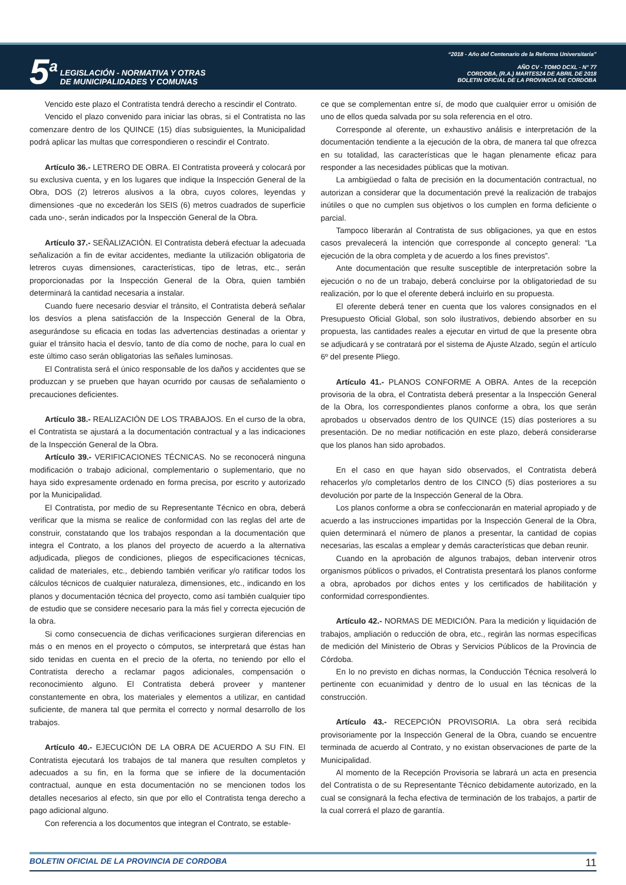5<sup>a</sup>
LEGISLACIÓN - NORMATIVA Y OTRAS
DE MUNICIPALIDADES Y COMUNAS
“2018 - Año del Centenario de la Reforma Universitaria”
AÑO CV - TOMO DCXL - N° 77
CORDOBA, (R.A.) MARTES24 DE ABRIL DE 2018
BOLETIN OFICIAL DE LA PROVINCIA DE CORDOBA
Vencido este plazo el Contratista tendrá derecho a rescindir el Contrato.
Vencido el plazo convenido para iniciar las obras, si el Contratista no las comenzare dentro de los QUINCE (15) días subsiguientes, la Municipalidad podrá aplicar las multas que correspondieren o rescindir el Contrato.
Artículo 36.- LETRERO DE OBRA. El Contratista proveerá y colocará por su exclusiva cuenta, y en los lugares que indique la Inspección General de la Obra, DOS (2) letreros alusivos a la obra, cuyos colores, leyendas y dimensiones -que no excederán los SEIS (6) metros cuadrados de superficie cada uno-, serán indicados por la Inspección General de la Obra.
Artículo 37.- SEÑALIZACIÓN. El Contratista deberá efectuar la adecuada señalización a fin de evitar accidentes, mediante la utilización obligatoria de letreros cuyas dimensiones, características, tipo de letras, etc., serán proporcionadas por la Inspección General de la Obra, quien también determinará la cantidad necesaria a instalar.
Cuando fuere necesario desviar el tránsito, el Contratista deberá señalar los desvíos a plena satisfacción de la Inspección General de la Obra, asegurándose su eficacia en todas las advertencias destinadas a orientar y guiar el tránsito hacia el desvío, tanto de día como de noche, para lo cual en este último caso serán obligatorias las señales luminosas.
El Contratista será el único responsable de los daños y accidentes que se produzcan y se prueben que hayan ocurrido por causas de señalamiento o precauciones deficientes.
Artículo 38.- REALIZACIÓN DE LOS TRABAJOS. En el curso de la obra, el Contratista se ajustará a la documentación contractual y a las indicaciones de la Inspección General de la Obra.
Artículo 39.- VERIFICACIONES TÉCNICAS. No se reconocerá ninguna modificación o trabajo adicional, complementario o suplementario, que no haya sido expresamente ordenado en forma precisa, por escrito y autorizado por la Municipalidad.
El Contratista, por medio de su Representante Técnico en obra, deberá verificar que la misma se realice de conformidad con las reglas del arte de construir, constatando que los trabajos respondan a la documentación que integra el Contrato, a los planos del proyecto de acuerdo a la alternativa adjudicada, pliegos de condiciones, pliegos de especificaciones técnicas, calidad de materiales, etc., debiendo también verificar y/o ratificar todos los cálculos técnicos de cualquier naturaleza, dimensiones, etc., indicando en los planos y documentación técnica del proyecto, como así también cualquier tipo de estudio que se considere necesario para la más fiel y correcta ejecución de la obra.
Si como consecuencia de dichas verificaciones surgieran diferencias en más o en menos en el proyecto o cómputos, se interpretará que éstas han sido tenidas en cuenta en el precio de la oferta, no teniendo por ello el Contratista derecho a reclamar pagos adicionales, compensación o reconocimiento alguno. El Contratista deberá proveer y mantener constantemente en obra, los materiales y elementos a utilizar, en cantidad suficiente, de manera tal que permita el correcto y normal desarrollo de los trabajos.
Artículo 40.- EJECUCIÓN DE LA OBRA DE ACUERDO A SU FIN. El Contratista ejecutará los trabajos de tal manera que resulten completos y adecuados a su fin, en la forma que se infiere de la documentación contractual, aunque en esta documentación no se mencionen todos los detalles necesarios al efecto, sin que por ello el Contratista tenga derecho a pago adicional alguno.
Con referencia a los documentos que integran el Contrato, se estable-
ce que se complementan entre sí, de modo que cualquier error u omisión de uno de ellos queda salvada por su sola referencia en el otro.
Corresponde al oferente, un exhaustivo análisis e interpretación de la documentación tendiente a la ejecución de la obra, de manera tal que ofrezca en su totalidad, las características que le hagan plenamente eficaz para responder a las necesidades públicas que la motivan.
La ambigüedad o falta de precisión en la documentación contractual, no autorizan a considerar que la documentación prevé la realización de trabajos inútiles o que no cumplen sus objetivos o los cumplen en forma deficiente o parcial.
Tampoco liberarán al Contratista de sus obligaciones, ya que en estos casos prevalecerá la intención que corresponde al concepto general: “La ejecución de la obra completa y de acuerdo a los fines previstos”.
Ante documentación que resulte susceptible de interpretación sobre la ejecución o no de un trabajo, deberá concluirse por la obligatoriedad de su realización, por lo que el oferente deberá incluirlo en su propuesta.
El oferente deberá tener en cuenta que los valores consignados en el Presupuesto Oficial Global, son solo ilustrativos, debiendo absorber en su propuesta, las cantidades reales a ejecutar en virtud de que la presente obra se adjudicará y se contratará por el sistema de Ajuste Alzado, según el artículo 6º del presente Pliego.
Artículo 41.- PLANOS CONFORME A OBRA. Antes de la recepción provisoria de la obra, el Contratista deberá presentar a la Inspección General de la Obra, los correspondientes planos conforme a obra, los que serán aprobados u observados dentro de los QUINCE (15) días posteriores a su presentación. De no mediar notificación en este plazo, deberá considerarse que los planos han sido aprobados.
En el caso en que hayan sido observados, el Contratista deberá rehacerlos y/o completarlos dentro de los CINCO (5) días posteriores a su devolución por parte de la Inspección General de la Obra.
Los planos conforme a obra se confeccionarán en material apropiado y de acuerdo a las instrucciones impartidas por la Inspección General de la Obra, quien determinará el número de planos a presentar, la cantidad de copias necesarias, las escalas a emplear y demás características que deban reunir.
Cuando en la aprobación de algunos trabajos, deban intervenir otros organismos públicos o privados, el Contratista presentará los planos conforme a obra, aprobados por dichos entes y los certificados de habilitación y conformidad correspondientes.
Artículo 42.- NORMAS DE MEDICIÓN. Para la medición y liquidación de trabajos, ampliación o reducción de obra, etc., regirán las normas específicas de medición del Ministerio de Obras y Servicios Públicos de la Provincia de Córdoba.
En lo no previsto en dichas normas, la Conducción Técnica resolverá lo pertinente con ecuanimidad y dentro de lo usual en las técnicas de la construcción.
Artículo 43.- RECEPCIÓN PROVISORIA. La obra será recibida provisoriamente por la Inspección General de la Obra, cuando se encuentre terminada de acuerdo al Contrato, y no existan observaciones de parte de la Municipalidad.
Al momento de la Recepción Provisoria se labrará un acta en presencia del Contratista o de su Representante Técnico debidamente autorizado, en la cual se consignará la fecha efectiva de terminación de los trabajos, a partir de la cual correrá el plazo de garantía.
BOLETIN OFICIAL DE LA PROVINCIA DE CORDOBA 11